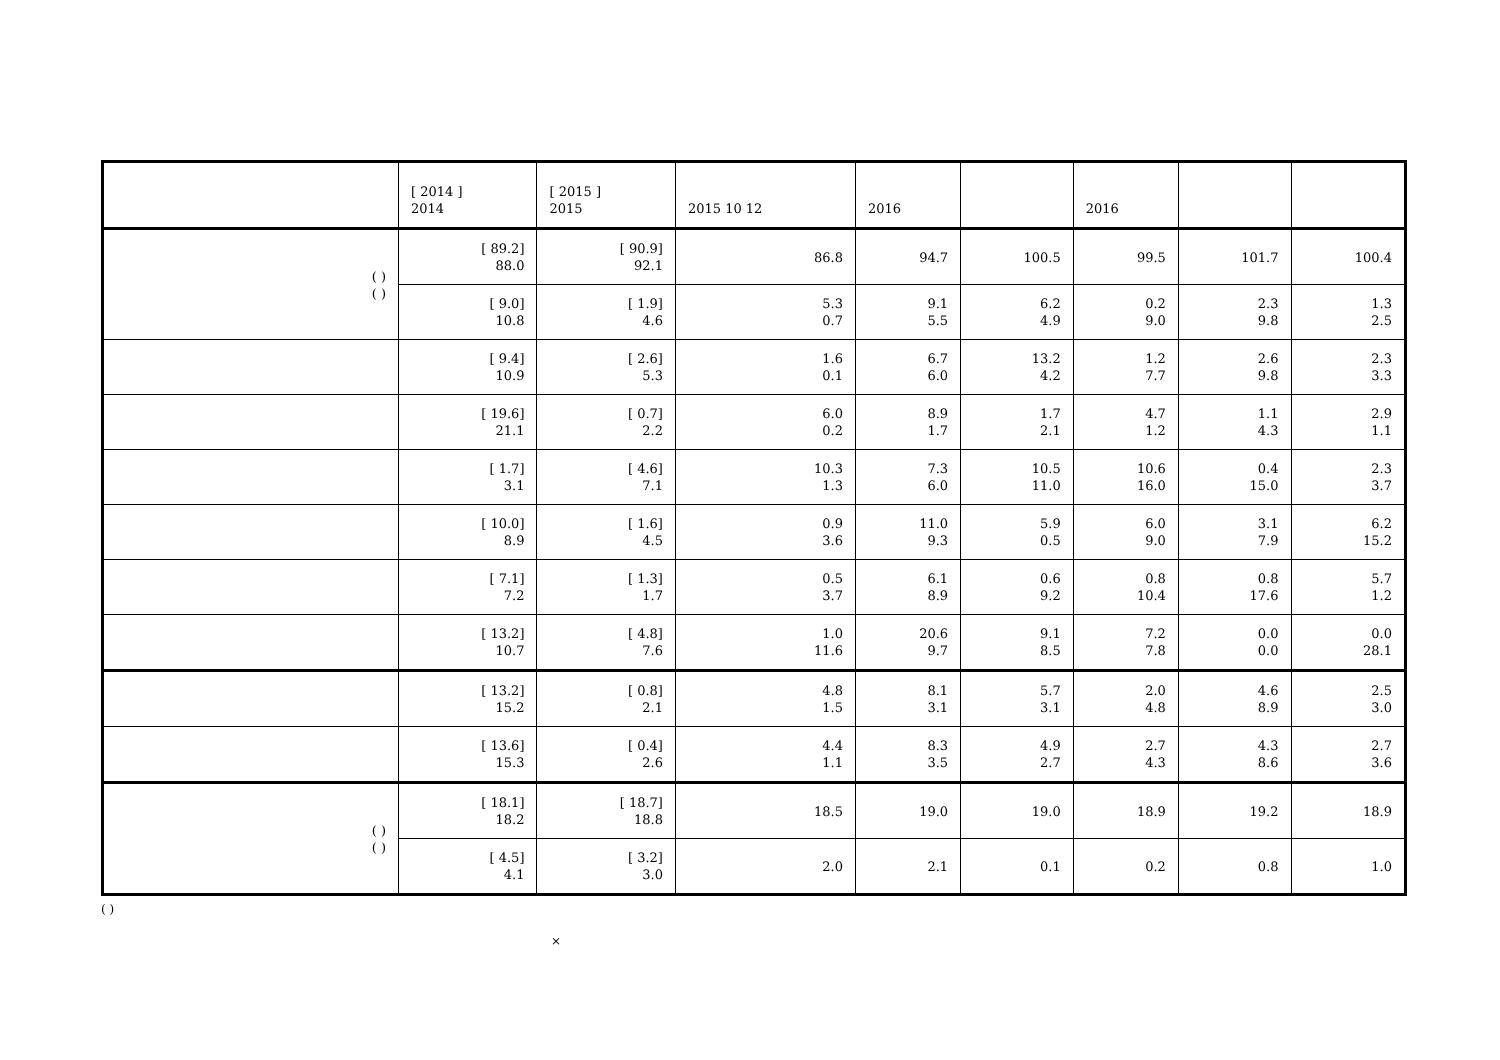| | [ 2014 ] 2014 | [ 2015 ] 2015 | 2015 10 12 | 2016 | | 2016 | | |
| --- | --- | --- | --- | --- | --- | --- | --- | --- |
| ( ) ( ) | [ 89.2] 88.0 | [ 90.9] 92.1 | 86.8 | 94.7 | 100.5 | 99.5 | 101.7 | 100.4 |
| | [ 9.0] 10.8 | [ 1.9] 4.6 | 5.3 0.7 | 9.1 5.5 | 6.2 4.9 | 0.2 9.0 | 2.3 9.8 | 1.3 2.5 |
| | [ 9.4] 10.9 | [ 2.6] 5.3 | 1.6 0.1 | 6.7 6.0 | 13.2 4.2 | 1.2 7.7 | 2.6 9.8 | 2.3 3.3 |
| | [ 19.6] 21.1 | [ 0.7] 2.2 | 6.0 0.2 | 8.9 1.7 | 1.7 2.1 | 4.7 1.2 | 1.1 4.3 | 2.9 1.1 |
| | [ 1.7] 3.1 | [ 4.6] 7.1 | 10.3 1.3 | 7.3 6.0 | 10.5 11.0 | 10.6 16.0 | 0.4 15.0 | 2.3 3.7 |
| | [ 10.0] 8.9 | [ 1.6] 4.5 | 0.9 3.6 | 11.0 9.3 | 5.9 0.5 | 6.0 9.0 | 3.1 7.9 | 6.2 15.2 |
| | [ 7.1] 7.2 | [ 1.3] 1.7 | 0.5 3.7 | 6.1 8.9 | 0.6 9.2 | 0.8 10.4 | 0.8 17.6 | 5.7 1.2 |
| | [ 13.2] 10.7 | [ 4.8] 7.6 | 1.0 11.6 | 20.6 9.7 | 9.1 8.5 | 7.2 7.8 | 0.0 0.0 | 0.0 28.1 |
| | [ 13.2] 15.2 | [ 0.8] 2.1 | 4.8 1.5 | 8.1 3.1 | 5.7 3.1 | 2.0 4.8 | 4.6 8.9 | 2.5 3.0 |
| | [ 13.6] 15.3 | [ 0.4] 2.6 | 4.4 1.1 | 8.3 3.5 | 4.9 2.7 | 2.7 4.3 | 4.3 8.6 | 2.7 3.6 |
| ( ) ( ) | [ 18.1] 18.2 | [ 18.7] 18.8 | 18.5 | 19.0 | 19.0 | 18.9 | 19.2 | 18.9 |
| | [ 4.5] 4.1 | [ 3.2] 3.0 | 2.0 | 2.1 | 0.1 | 0.2 | 0.8 | 1.0 |
( )
×